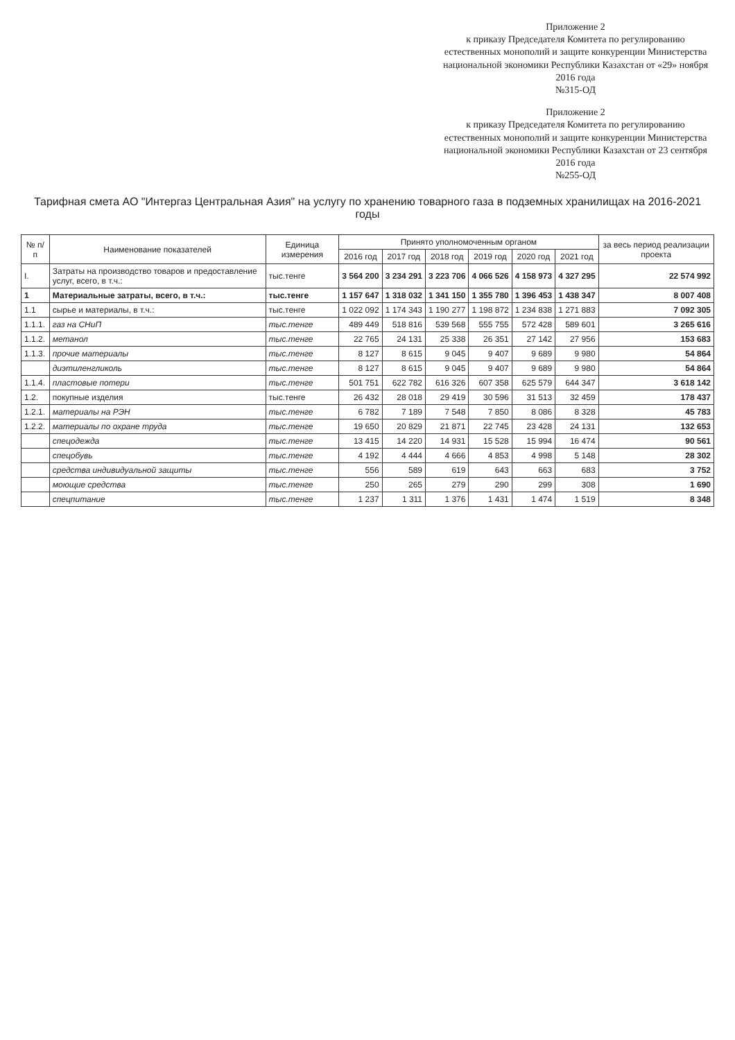Приложение 2
к приказу Председателя Комитета по регулированию естественных монополий и защите конкуренции Министерства национальной экономики Республики Казахстан от «29» ноября 2016 года
№315-ОД
Приложение 2
к приказу Председателя Комитета по регулированию естественных монополий и защите конкуренции Министерства национальной экономики Республики Казахстан от 23 сентября 2016 года
№255-ОД
Тарифная смета АО "Интергаз Центральная Азия" на услугу по хранению товарного газа в подземных хранилищах на 2016-2021 годы
| № п/п | Наименование показателей | Единица измерения | Принято уполномоченным органом | | | | | | за весь период реализации проекта |
| --- | --- | --- | --- | --- | --- | --- | --- | --- | --- |
| | | | 2016 год | 2017 год | 2018 год | 2019 год | 2020 год | 2021 год | |
| I. | Затраты на производство товаров и предоставление услуг, всего, в т.ч.: | тыс.тенге | 3 564 200 | 3 234 291 | 3 223 706 | 4 066 526 | 4 158 973 | 4 327 295 | 22 574 992 |
| 1 | Материальные затраты, всего, в т.ч.: | тыс.тенге | 1 157 647 | 1 318 032 | 1 341 150 | 1 355 780 | 1 396 453 | 1 438 347 | 8 007 408 |
| 1.1 | сырье и материалы, в т.ч.: | тыс.тенге | 1 022 092 | 1 174 343 | 1 190 277 | 1 198 872 | 1 234 838 | 1 271 883 | 7 092 305 |
| 1.1.1. | газ на СНиП | тыс.тенге | 489 449 | 518 816 | 539 568 | 555 755 | 572 428 | 589 601 | 3 265 616 |
| 1.1.2. | метанол | тыс.тенге | 22 765 | 24 131 | 25 338 | 26 351 | 27 142 | 27 956 | 153 683 |
| 1.1.3. | прочие материалы | тыс.тенге | 8 127 | 8 615 | 9 045 | 9 407 | 9 689 | 9 980 | 54 864 |
| | диэтиленгликоль | тыс.тенге | 8 127 | 8 615 | 9 045 | 9 407 | 9 689 | 9 980 | 54 864 |
| 1.1.4. | пластовые потери | тыс.тенге | 501 751 | 622 782 | 616 326 | 607 358 | 625 579 | 644 347 | 3 618 142 |
| 1.2. | покупные изделия | тыс.тенге | 26 432 | 28 018 | 29 419 | 30 596 | 31 513 | 32 459 | 178 437 |
| 1.2.1. | материалы на РЭН | тыс.тенге | 6 782 | 7 189 | 7 548 | 7 850 | 8 086 | 8 328 | 45 783 |
| 1.2.2. | материалы по охране труда | тыс.тенге | 19 650 | 20 829 | 21 871 | 22 745 | 23 428 | 24 131 | 132 653 |
| | спецодежда | тыс.тенге | 13 415 | 14 220 | 14 931 | 15 528 | 15 994 | 16 474 | 90 561 |
| | спецобувь | тыс.тенге | 4 192 | 4 444 | 4 666 | 4 853 | 4 998 | 5 148 | 28 302 |
| | средства индивидуальной защиты | тыс.тенге | 556 | 589 | 619 | 643 | 663 | 683 | 3 752 |
| | моющие средства | тыс.тенге | 250 | 265 | 279 | 290 | 299 | 308 | 1 690 |
| | спецпитание | тыс.тенге | 1 237 | 1 311 | 1 376 | 1 431 | 1 474 | 1 519 | 8 348 |